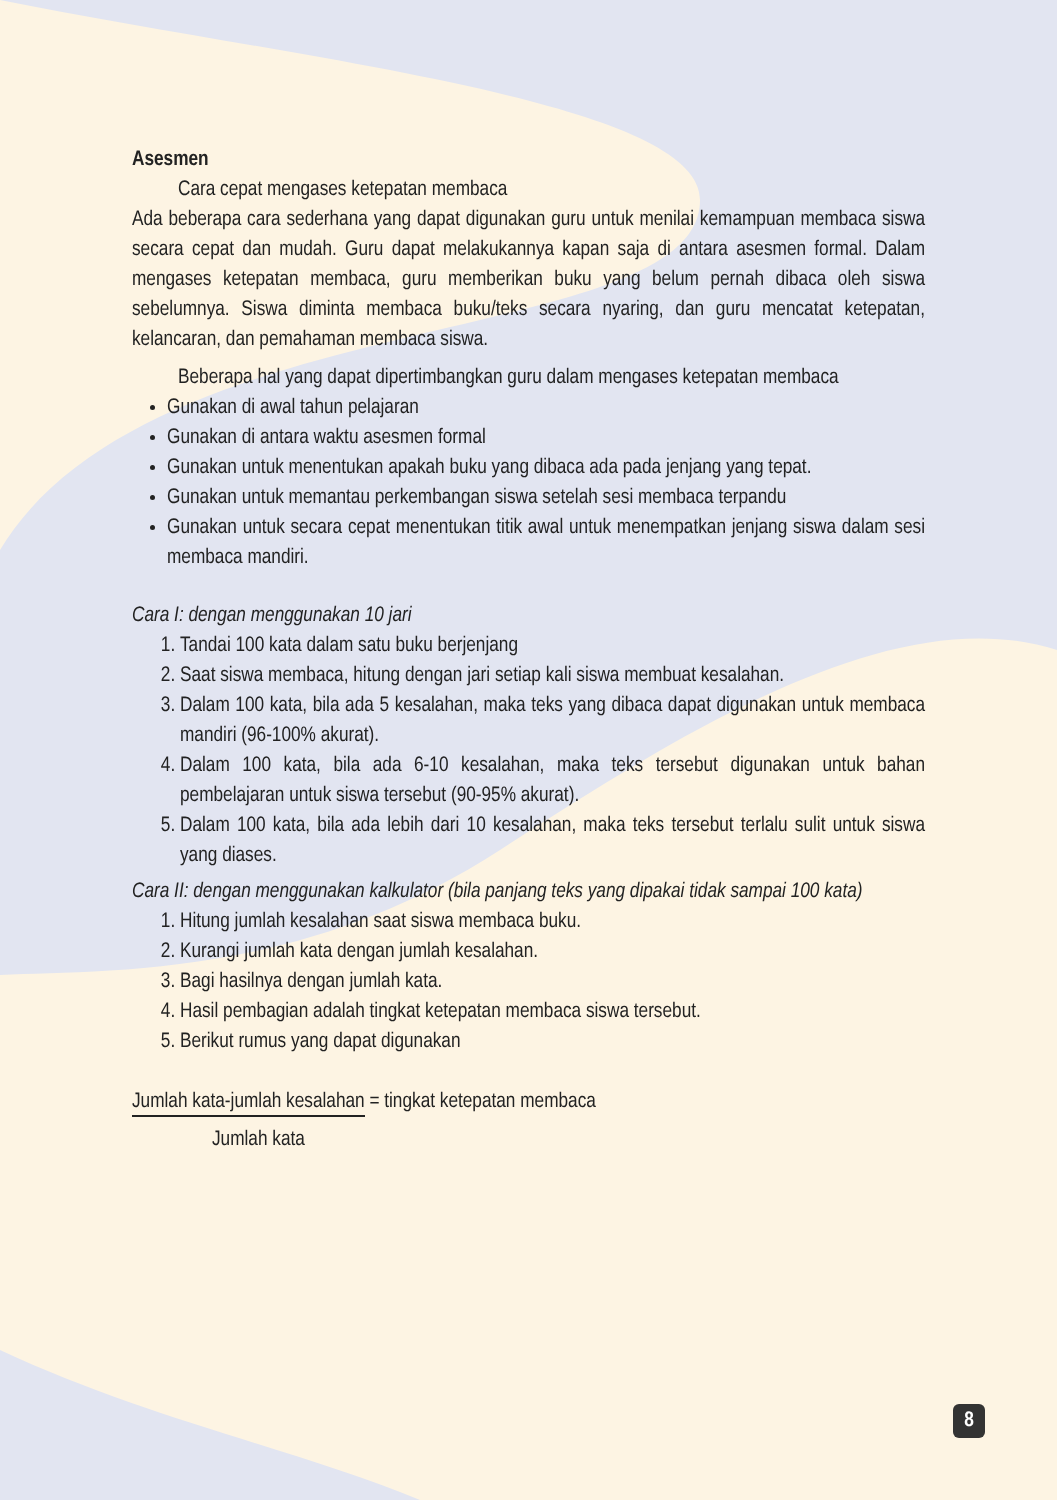Asesmen
Cara cepat mengases ketepatan membaca
Ada beberapa cara sederhana yang dapat digunakan guru untuk menilai kemampuan membaca siswa secara cepat dan mudah. Guru dapat melakukannya kapan saja di antara asesmen formal. Dalam mengases ketepatan membaca, guru memberikan buku yang belum pernah dibaca oleh siswa sebelumnya. Siswa diminta membaca buku/teks secara nyaring, dan guru mencatat ketepatan, kelancaran, dan pemahaman membaca siswa.
Beberapa hal yang dapat dipertimbangkan guru dalam mengases ketepatan membaca
Gunakan di awal tahun pelajaran
Gunakan di antara waktu asesmen formal
Gunakan untuk menentukan apakah buku yang dibaca ada pada jenjang yang tepat.
Gunakan untuk memantau perkembangan siswa setelah sesi membaca terpandu
Gunakan untuk secara cepat menentukan titik awal untuk menempatkan jenjang siswa dalam sesi membaca mandiri.
Cara I: dengan menggunakan 10 jari
1. Tandai 100 kata dalam satu buku berjenjang
2. Saat siswa membaca, hitung dengan jari setiap kali siswa membuat kesalahan.
3. Dalam 100 kata, bila ada 5 kesalahan, maka teks yang dibaca dapat digunakan untuk membaca mandiri (96-100% akurat).
4. Dalam 100 kata, bila ada 6-10 kesalahan, maka teks tersebut digunakan untuk bahan pembelajaran untuk siswa tersebut (90-95% akurat).
5. Dalam 100 kata, bila ada lebih dari 10 kesalahan, maka teks tersebut terlalu sulit untuk siswa yang diases.
Cara II: dengan menggunakan kalkulator (bila panjang teks yang dipakai tidak sampai 100 kata)
1. Hitung jumlah kesalahan saat siswa membaca buku.
2. Kurangi jumlah kata dengan jumlah kesalahan.
3. Bagi hasilnya dengan jumlah kata.
4. Hasil pembagian adalah tingkat ketepatan membaca siswa tersebut.
5. Berikut rumus yang dapat digunakan
Jumlah kata-jumlah kesalahan = tingkat ketepatan membaca
Jumlah kata
8